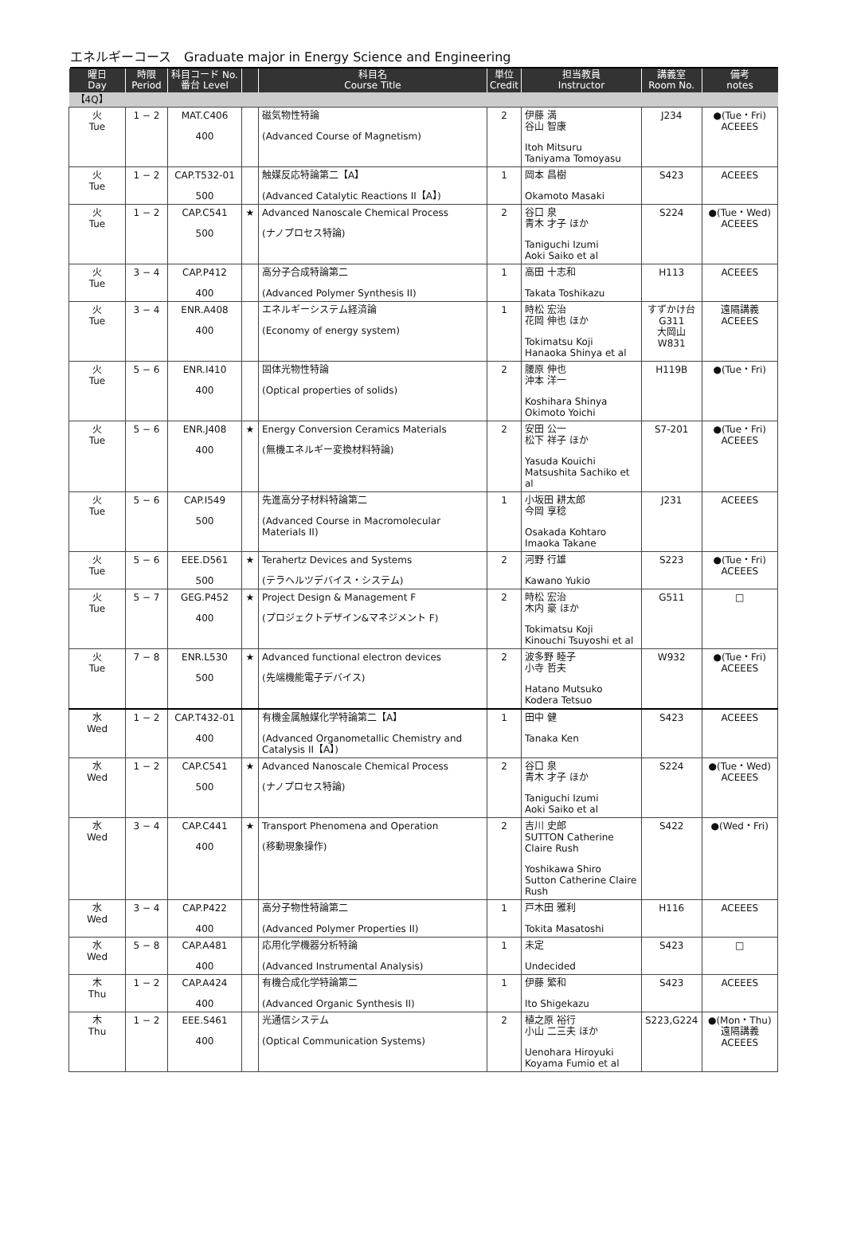エネルギーコース　Graduate major in Energy Science and Engineering
| 曜日 Day | 時限 Period | 科目コード No. 番台 Level | | 科目名 Course Title | 単位 Credit | 担当教員 Instructor | 講義室 Room No. | 備考 notes |
| --- | --- | --- | --- | --- | --- | --- | --- | --- |
| 【4Q】 | | | | | | | | |
| 火 Tue | 1 − 2 | MAT.C406 400 | | 磁気物性特論 (Advanced Course of Magnetism) | 2 | 伊藤 満 谷山 智康 Itoh Mitsuru Taniyama Tomoyasu | J234 | ●(Tue・Fri) ACEEES |
| 火 Tue | 1 − 2 | CAP.T532-01 500 | | 触媒反応特論第二【A】 (Advanced Catalytic Reactions II【A】) | 1 | 岡本 昌樹 Okamoto Masaki | S423 | ACEEES |
| 火 Tue | 1 − 2 | CAP.C541 500 | ★ | Advanced Nanoscale Chemical Process (ナノプロセス特論) | 2 | 谷口 泉 青木 才子 ほか Taniguchi Izumi Aoki Saiko et al | S224 | ●(Tue・Wed) ACEEES |
| 火 Tue | 3 − 4 | CAP.P412 400 | | 高分子合成特論第二 (Advanced Polymer Synthesis II) | 1 | 高田 十志和 Takata Toshikazu | H113 | ACEEES |
| 火 Tue | 3 − 4 | ENR.A408 400 | | エネルギーシステム経済論 (Economy of energy system) | 1 | 時松 宏治 花岡 伸也 ほか Tokimatsu Koji Hanaoka Shinya et al | すずかけ台 G311 大岡山 W831 | 遠隔講義 ACEEES |
| 火 Tue | 5 − 6 | ENR.I410 400 | | 固体光物性特論 (Optical properties of solids) | 2 | 腰原 伸也 沖本 洋一 Koshihara Shinya Okimoto Yoichi | H119B | ●(Tue・Fri) |
| 火 Tue | 5 − 6 | ENR.J408 400 | ★ | Energy Conversion Ceramics Materials (無機エネルギー変換材料特論) | 2 | 安田 公一 松下 祥子 ほか Yasuda Kouichi Matsushita Sachiko et al | S7-201 | ●(Tue・Fri) ACEEES |
| 火 Tue | 5 − 6 | CAP.I549 500 | | 先進高分子材料特論第二 (Advanced Course in Macromolecular Materials II) | 1 | 小坂田 耕太郎 今岡 享稔 Osakada Kohtaro Imaoka Takane | J231 | ACEEES |
| 火 Tue | 5 − 6 | EEE.D561 500 | ★ | Terahertz Devices and Systems (テラヘルツデバイス・システム) | 2 | 河野 行雄 Kawano Yukio | S223 | ●(Tue・Fri) ACEEES |
| 火 Tue | 5 − 7 | GEG.P452 400 | ★ | Project Design & Management F (プロジェクトデザイン&マネジメント F) | 2 | 時松 宏治 木内 豪 ほか Tokimatsu Koji Kinouchi Tsuyoshi et al | G511 | □ |
| 火 Tue | 7 − 8 | ENR.L530 500 | ★ | Advanced functional electron devices (先端機能電子デバイス) | 2 | 波多野 睦子 小寺 哲夫 Hatano Mutsuko Kodera Tetsuo | W932 | ●(Tue・Fri) ACEEES |
| 水 Wed | 1 − 2 | CAP.T432-01 400 | | 有機金属触媒化学特論第二【A】 (Advanced Organometallic Chemistry and Catalysis II【A】) | 1 | 田中 健 Tanaka Ken | S423 | ACEEES |
| 水 Wed | 1 − 2 | CAP.C541 500 | ★ | Advanced Nanoscale Chemical Process (ナノプロセス特論) | 2 | 谷口 泉 青木 才子 ほか Taniguchi Izumi Aoki Saiko et al | S224 | ●(Tue・Wed) ACEEES |
| 水 Wed | 3 − 4 | CAP.C441 400 | ★ | Transport Phenomena and Operation (移動現象操作) | 2 | 吉川 史郎 SUTTON Catherine Claire Rush Yoshikawa Shiro Sutton Catherine Claire Rush | S422 | ●(Wed・Fri) |
| 水 Wed | 3 − 4 | CAP.P422 400 | | 高分子物性特論第二 (Advanced Polymer Properties II) | 1 | 戸木田 雅利 Tokita Masatoshi | H116 | ACEEES |
| 水 Wed | 5 − 8 | CAP.A481 400 | | 応用化学機器分析特論 (Advanced Instrumental Analysis) | 1 | 未定 Undecided | S423 | □ |
| 木 Thu | 1 − 2 | CAP.A424 400 | | 有機合成化学特論第二 (Advanced Organic Synthesis II) | 1 | 伊藤 繁和 Ito Shigekazu | S423 | ACEEES |
| 木 Thu | 1 − 2 | EEE.S461 400 | | 光通信システム (Optical Communication Systems) | 2 | 植之原 裕行 小山 二三夫 ほか Uenohara Hiroyuki Koyama Fumio et al | S223,G224 | ●(Mon・Thu) 遠隔講義 ACEEES |